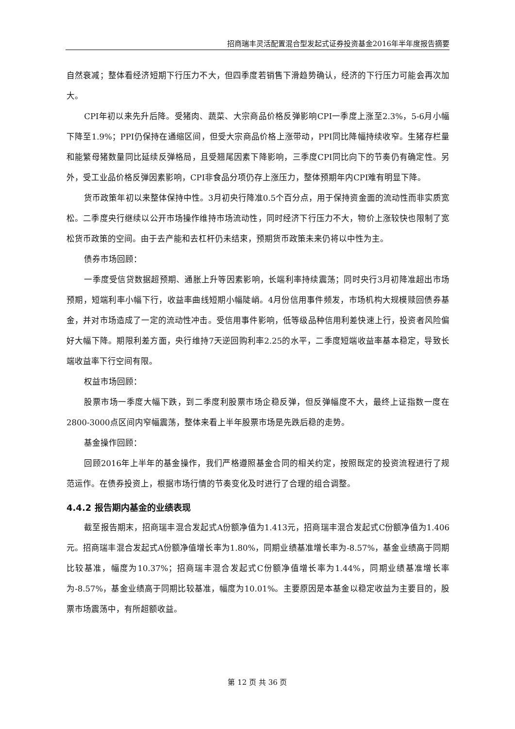招商瑞丰灵活配置混合型发起式证券投资基金2016年半年度报告摘要
自然衰减；整体看经济短期下行压力不大，但四季度若销售下滑趋势确认，经济的下行压力可能会再次加大。
CPI年初以来先升后降。受猪肉、蔬菜、大宗商品价格反弹影响CPI一季度上涨至2.3%，5-6月小幅下降至1.9%；PPI仍保持在通缩区间，但受大宗商品价格上涨带动，PPI同比降幅持续收窄。生猪存栏量和能繁母猪数量同比延续反弹格局，且受翘尾因素下降影响，三季度CPI同比向下的节奏仍有确定性。另外，受工业品价格反弹因素影响，CPI非食品分项仍存上涨压力，整体预期年内CPI难有明显下降。
货币政策年初以来整体保持中性。3月初央行降准0.5个百分点，用于保持资金面的流动性而非实质宽松。二季度央行继续以公开市场操作维持市场流动性，同时经济下行压力不大，物价上涨较快也限制了宽松货币政策的空间。由于去产能和去杠杆仍未结束，预期货币政策未来仍将以中性为主。
债券市场回顾：
一季度受信贷数据超预期、通胀上升等因素影响，长端利率持续震荡；同时央行3月初降准超出市场预期，短端利率小幅下行，收益率曲线短期小幅陡峭。4月份信用事件频发，市场机构大规模赎回债券基金，并对市场造成了一定的流动性冲击。受信用事件影响，低等级品种信用利差快速上行，投资者风险偏好大幅下降。期限利差方面，央行维持7天逆回购利率2.25的水平，二季度短端收益率基本稳定，导致长端收益率下行空间有限。
权益市场回顾：
股票市场一季度大幅下跌，到二季度利股票市场企稳反弹，但反弹幅度不大，最终上证指数一度在2800-3000点区间内窄幅震荡，整体来看上半年股票市场是先跌后稳的走势。
基金操作回顾：
回顾2016年上半年的基金操作，我们严格遵照基金合同的相关约定，按照既定的投资流程进行了规范运作。在债券投资上，根据市场行情的节奏变化及时进行了合理的组合调整。
4.4.2 报告期内基金的业绩表现
截至报告期末，招商瑞丰混合发起式A份额净值为1.413元，招商瑞丰混合发起式C份额净值为1.406元。招商瑞丰混合发起式A份额净值增长率为1.80%，同期业绩基准增长率为-8.57%，基金业绩高于同期比较基准，幅度为10.37%；招商瑞丰混合发起式C份额净值增长率为1.44%，同期业绩基准增长率为-8.57%，基金业绩高于同期比较基准，幅度为10.01%。主要原因是本基金以稳定收益为主要目的，股票市场震荡中，有所超额收益。
第 12 页 共 36 页